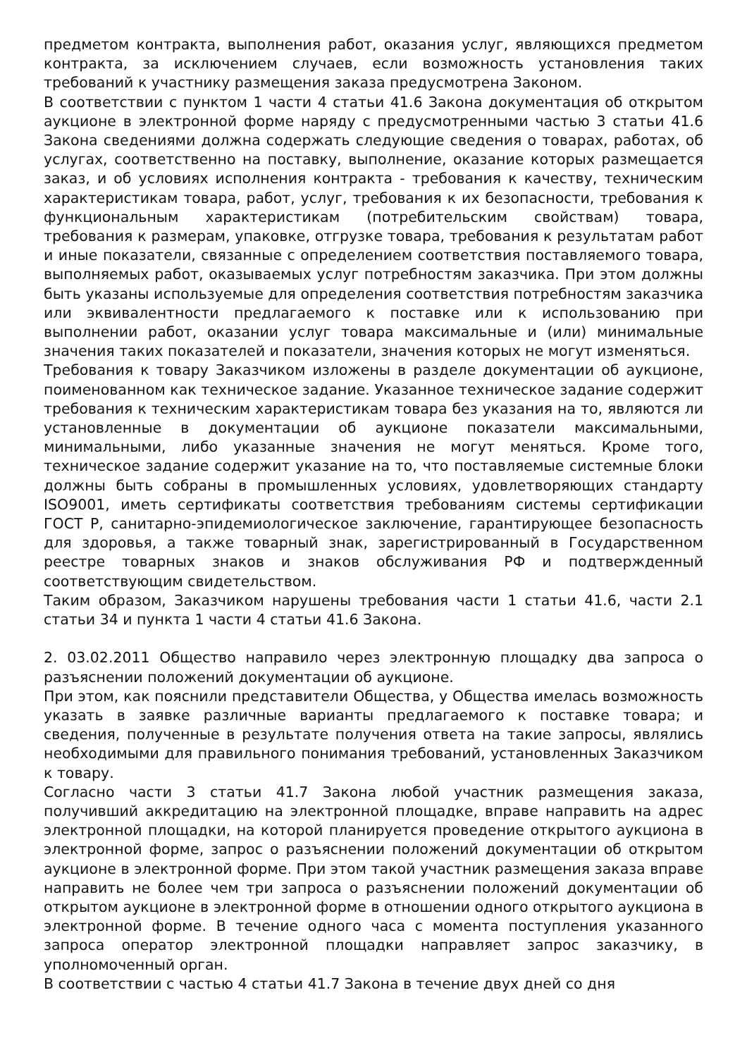предметом контракта, выполнения работ, оказания услуг, являющихся предметом контракта, за исключением случаев, если возможность установления таких требований к участнику размещения заказа предусмотрена Законом.
В соответствии с пунктом 1 части 4 статьи 41.6 Закона документация об открытом аукционе в электронной форме наряду с предусмотренными частью 3 статьи 41.6 Закона сведениями должна содержать следующие сведения о товарах, работах, об услугах, соответственно на поставку, выполнение, оказание которых размещается заказ, и об условиях исполнения контракта - требования к качеству, техническим характеристикам товара, работ, услуг, требования к их безопасности, требования к функциональным характеристикам (потребительским свойствам) товара, требования к размерам, упаковке, отгрузке товара, требования к результатам работ и иные показатели, связанные с определением соответствия поставляемого товара, выполняемых работ, оказываемых услуг потребностям заказчика. При этом должны быть указаны используемые для определения соответствия потребностям заказчика или эквивалентности предлагаемого к поставке или к использованию при выполнении работ, оказании услуг товара максимальные и (или) минимальные значения таких показателей и показатели, значения которых не могут изменяться.
Требования к товару Заказчиком изложены в разделе документации об аукционе, поименованном как техническое задание. Указанное техническое задание содержит требования к техническим характеристикам товара без указания на то, являются ли установленные в документации об аукционе показатели максимальными, минимальными, либо указанные значения не могут меняться. Кроме того, техническое задание содержит указание на то, что поставляемые системные блоки должны быть собраны в промышленных условиях, удовлетворяющих стандарту ISO9001, иметь сертификаты соответствия требованиям системы сертификации ГОСТ Р, санитарно-эпидемиологическое заключение, гарантирующее безопасность для здоровья, а также товарный знак, зарегистрированный в Государственном реестре товарных знаков и знаков обслуживания РФ и подтвержденный соответствующим свидетельством.
Таким образом, Заказчиком нарушены требования части 1 статьи 41.6, части 2.1 статьи 34 и пункта 1 части 4 статьи 41.6 Закона.
2. 03.02.2011 Общество направило через электронную площадку два запроса о разъяснении положений документации об аукционе.
При этом, как пояснили представители Общества, у Общества имелась возможность указать в заявке различные варианты предлагаемого к поставке товара; и сведения, полученные в результате получения ответа на такие запросы, являлись необходимыми для правильного понимания требований, установленных Заказчиком к товару.
Согласно части 3 статьи 41.7 Закона любой участник размещения заказа, получивший аккредитацию на электронной площадке, вправе направить на адрес электронной площадки, на которой планируется проведение открытого аукциона в электронной форме, запрос о разъяснении положений документации об открытом аукционе в электронной форме. При этом такой участник размещения заказа вправе направить не более чем три запроса о разъяснении положений документации об открытом аукционе в электронной форме в отношении одного открытого аукциона в электронной форме. В течение одного часа с момента поступления указанного запроса оператор электронной площадки направляет запрос заказчику, в уполномоченный орган.
В соответствии с частью 4 статьи 41.7 Закона в течение двух дней со дня